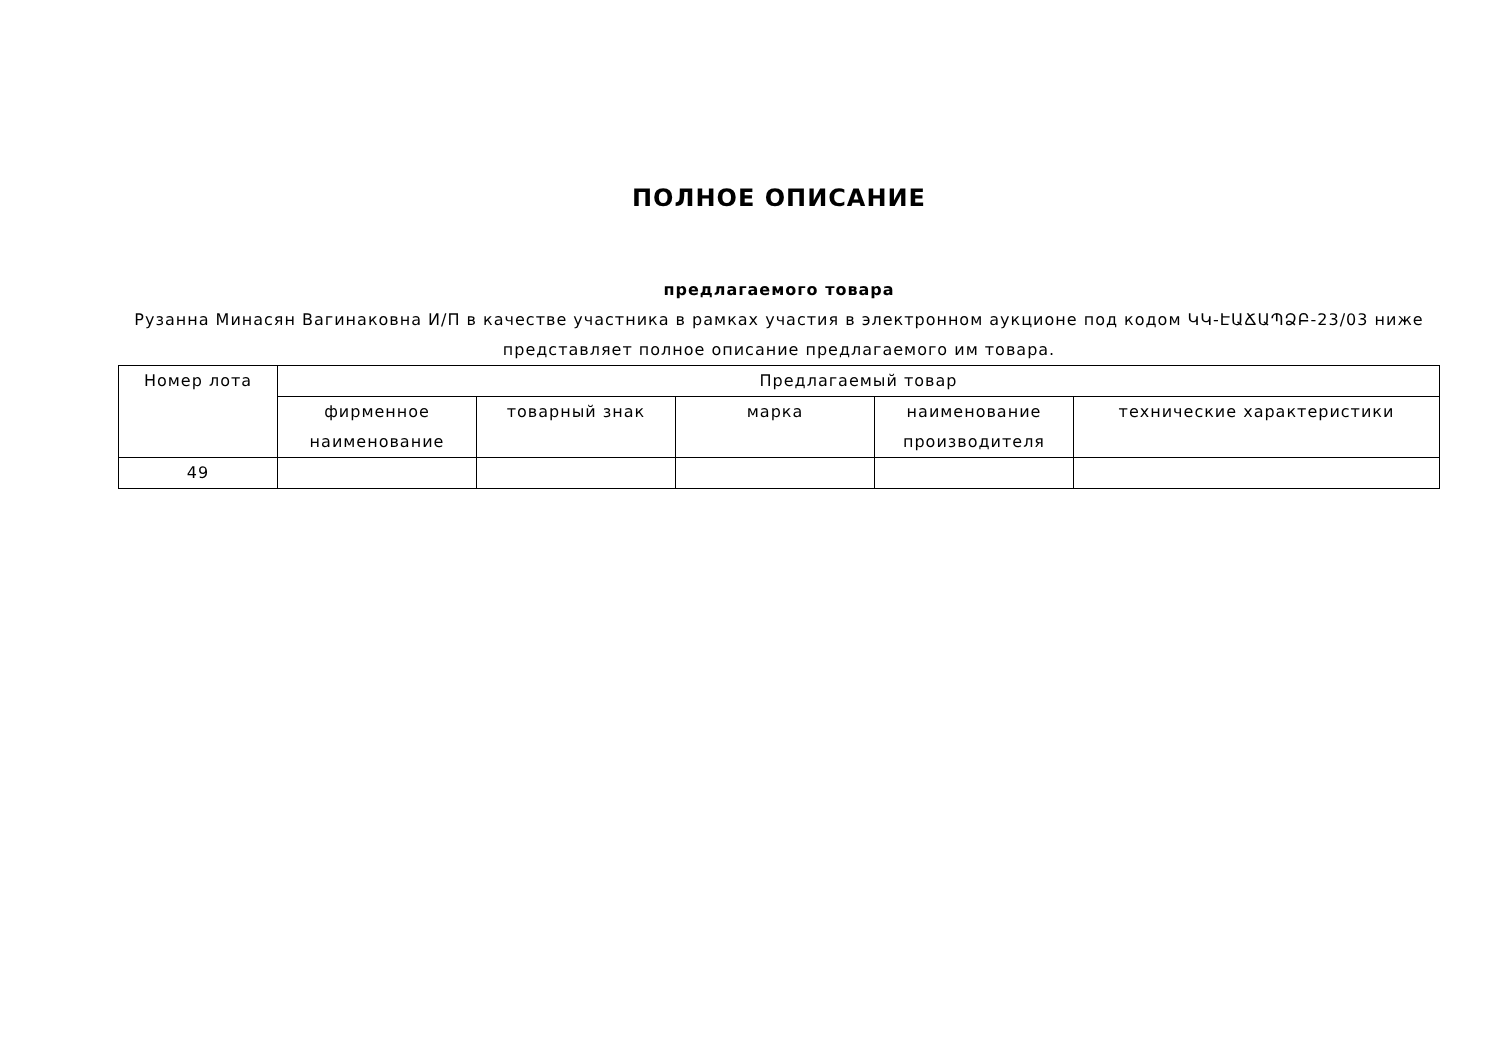ПОЛНОЕ ОПИСАНИЕ
предлагаемого товара
Рузанна Минасян Вагинаковна И/П в качестве участника в рамках участия в электронном аукционе под кодом ԿԿ-ԷԱՃԱՊՁԲ-23/03 ниже представляет полное описание предлагаемого им товара.
| Номер лота | Предлагаемый товар | | | | |
| | фирменное наименование | товарный знак | марка | наименование производителя | технические характеристики |
| 49 | | | | | |